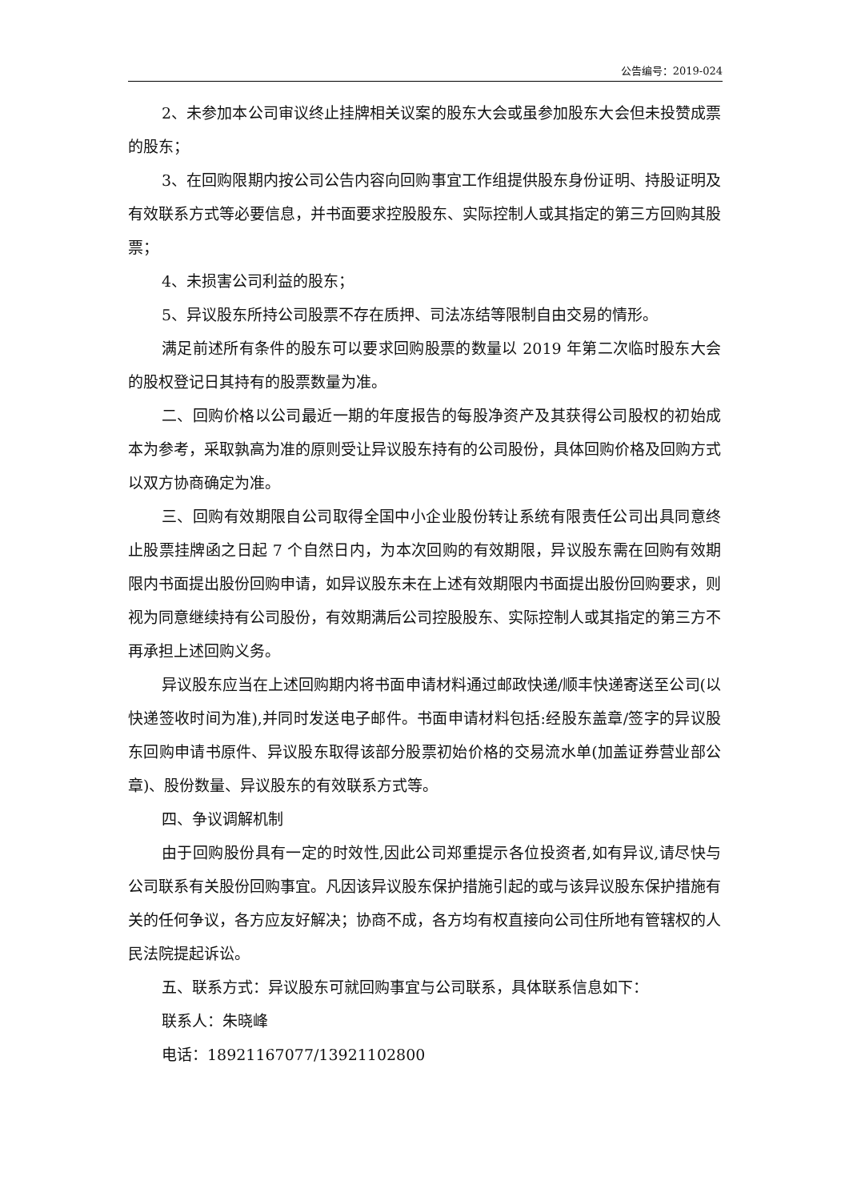公告编号：2019-024
2、未参加本公司审议终止挂牌相关议案的股东大会或虽参加股东大会但未投赞成票的股东；
3、在回购限期内按公司公告内容向回购事宜工作组提供股东身份证明、持股证明及有效联系方式等必要信息，并书面要求控股股东、实际控制人或其指定的第三方回购其股票；
4、未损害公司利益的股东；
5、异议股东所持公司股票不存在质押、司法冻结等限制自由交易的情形。
满足前述所有条件的股东可以要求回购股票的数量以 2019 年第二次临时股东大会的股权登记日其持有的股票数量为准。
二、回购价格以公司最近一期的年度报告的每股净资产及其获得公司股权的初始成本为参考，采取孰高为准的原则受让异议股东持有的公司股份，具体回购价格及回购方式以双方协商确定为准。
三、回购有效期限自公司取得全国中小企业股份转让系统有限责任公司出具同意终止股票挂牌函之日起 7 个自然日内，为本次回购的有效期限，异议股东需在回购有效期限内书面提出股份回购申请，如异议股东未在上述有效期限内书面提出股份回购要求，则视为同意继续持有公司股份，有效期满后公司控股股东、实际控制人或其指定的第三方不再承担上述回购义务。
异议股东应当在上述回购期内将书面申请材料通过邮政快递/顺丰快递寄送至公司(以快递签收时间为准),并同时发送电子邮件。书面申请材料包括:经股东盖章/签字的异议股东回购申请书原件、异议股东取得该部分股票初始价格的交易流水单(加盖证券营业部公章)、股份数量、异议股东的有效联系方式等。
四、争议调解机制
由于回购股份具有一定的时效性,因此公司郑重提示各位投资者,如有异议,请尽快与公司联系有关股份回购事宜。凡因该异议股东保护措施引起的或与该异议股东保护措施有关的任何争议，各方应友好解决；协商不成，各方均有权直接向公司住所地有管辖权的人民法院提起诉讼。
五、联系方式：异议股东可就回购事宜与公司联系，具体联系信息如下：
联系人：朱晓峰
电话：18921167077/13921102800